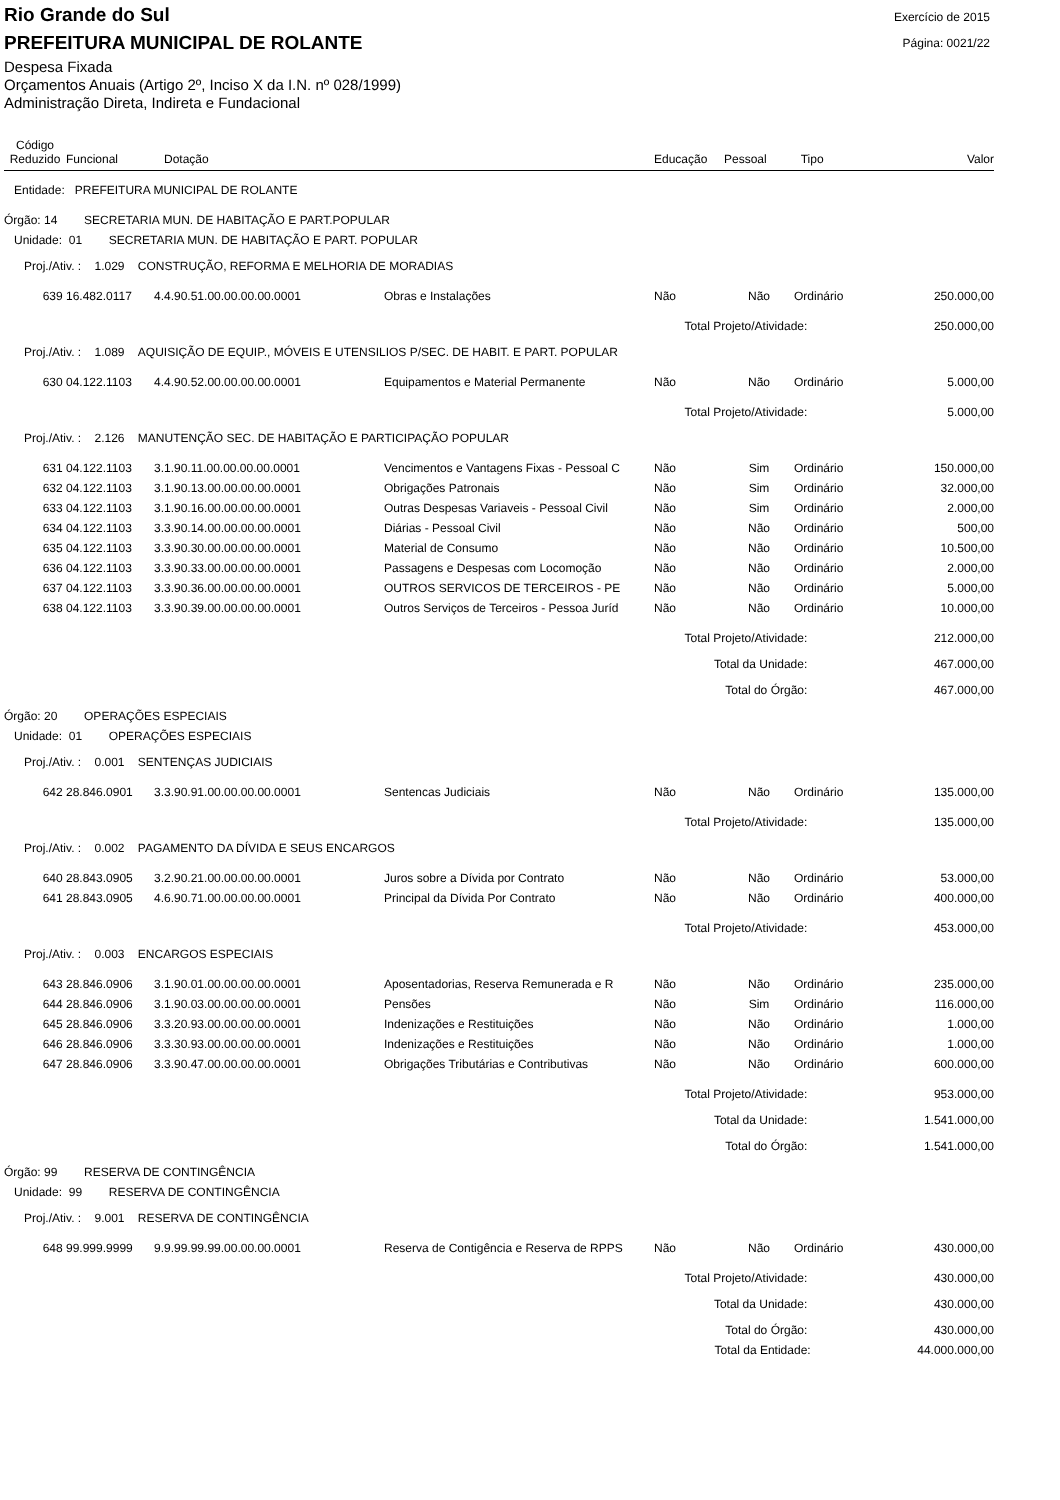Rio Grande do Sul
Exercício de 2015
PREFEITURA MUNICIPAL DE ROLANTE
Página: 0021/22
Despesa Fixada
Orçamentos Anuais (Artigo 2º, Inciso X da I.N. nº 028/1999)
Administração Direta, Indireta e Fundacional
| Código Reduzido | Funcional | Dotação | | Educação | Pessoal | Tipo | Valor |
| --- | --- | --- | --- | --- | --- | --- | --- |
| Entidade: PREFEITURA MUNICIPAL DE ROLANTE | | | | | | | |
| Órgão: 14 SECRETARIA MUN. DE HABITAÇÃO E PART.POPULAR | | | | | | | |
| Unidade: 01 SECRETARIA MUN. DE HABITAÇÃO E PART. POPULAR | | | | | | | |
| Proj./Ativ. : 1.029 CONSTRUÇÃO, REFORMA E MELHORIA DE MORADIAS | | | | | | | |
| 639 | 16.482.0117 | 4.4.90.51.00.00.00.00.0001 | Obras e Instalações | Não | Não | Ordinário | 250.000,00 |
| Total Projeto/Atividade: | | | | | | | 250.000,00 |
| Proj./Ativ. : 1.089 AQUISIÇÃO DE EQUIP., MÓVEIS E UTENSILIOS P/SEC. DE HABIT. E PART. POPULAR | | | | | | | |
| 630 | 04.122.1103 | 4.4.90.52.00.00.00.00.0001 | Equipamentos e Material Permanente | Não | Não | Ordinário | 5.000,00 |
| Total Projeto/Atividade: | | | | | | | 5.000,00 |
| Proj./Ativ. : 2.126 MANUTENÇÃO SEC. DE HABITAÇÃO E PARTICIPAÇÃO POPULAR | | | | | | | |
| 631 | 04.122.1103 | 3.1.90.11.00.00.00.00.0001 | Vencimentos e Vantagens Fixas - Pessoal C | Não | Sim | Ordinário | 150.000,00 |
| 632 | 04.122.1103 | 3.1.90.13.00.00.00.00.0001 | Obrigações Patronais | Não | Sim | Ordinário | 32.000,00 |
| 633 | 04.122.1103 | 3.1.90.16.00.00.00.00.0001 | Outras Despesas Variaveis - Pessoal Civil | Não | Sim | Ordinário | 2.000,00 |
| 634 | 04.122.1103 | 3.3.90.14.00.00.00.00.0001 | Diárias - Pessoal Civil | Não | Não | Ordinário | 500,00 |
| 635 | 04.122.1103 | 3.3.90.30.00.00.00.00.0001 | Material de Consumo | Não | Não | Ordinário | 10.500,00 |
| 636 | 04.122.1103 | 3.3.90.33.00.00.00.00.0001 | Passagens e Despesas com Locomoção | Não | Não | Ordinário | 2.000,00 |
| 637 | 04.122.1103 | 3.3.90.36.00.00.00.00.0001 | OUTROS SERVICOS DE TERCEIROS - PE | Não | Não | Ordinário | 5.000,00 |
| 638 | 04.122.1103 | 3.3.90.39.00.00.00.00.0001 | Outros Serviços de Terceiros - Pessoa Juríd | Não | Não | Ordinário | 10.000,00 |
| Total Projeto/Atividade: | | | | | | | 212.000,00 |
| Total da Unidade: | | | | | | | 467.000,00 |
| Total do Órgão: | | | | | | | 467.000,00 |
| Órgão: 20 OPERAÇÕES ESPECIAIS | | | | | | | |
| Unidade: 01 OPERAÇÕES ESPECIAIS | | | | | | | |
| Proj./Ativ. : 0.001 SENTENÇAS JUDICIAIS | | | | | | | |
| 642 | 28.846.0901 | 3.3.90.91.00.00.00.00.0001 | Sentencas Judiciais | Não | Não | Ordinário | 135.000,00 |
| Total Projeto/Atividade: | | | | | | | 135.000,00 |
| Proj./Ativ. : 0.002 PAGAMENTO DA DÍVIDA E SEUS ENCARGOS | | | | | | | |
| 640 | 28.843.0905 | 3.2.90.21.00.00.00.00.0001 | Juros sobre a Dívida por Contrato | Não | Não | Ordinário | 53.000,00 |
| 641 | 28.843.0905 | 4.6.90.71.00.00.00.00.0001 | Principal da Dívida Por Contrato | Não | Não | Ordinário | 400.000,00 |
| Total Projeto/Atividade: | | | | | | | 453.000,00 |
| Proj./Ativ. : 0.003 ENCARGOS ESPECIAIS | | | | | | | |
| 643 | 28.846.0906 | 3.1.90.01.00.00.00.00.0001 | Aposentadorias, Reserva Remunerada e R | Não | Não | Ordinário | 235.000,00 |
| 644 | 28.846.0906 | 3.1.90.03.00.00.00.00.0001 | Pensões | Não | Sim | Ordinário | 116.000,00 |
| 645 | 28.846.0906 | 3.3.20.93.00.00.00.00.0001 | Indenizações e Restituições | Não | Não | Ordinário | 1.000,00 |
| 646 | 28.846.0906 | 3.3.30.93.00.00.00.00.0001 | Indenizações e Restituições | Não | Não | Ordinário | 1.000,00 |
| 647 | 28.846.0906 | 3.3.90.47.00.00.00.00.0001 | Obrigações Tributárias e Contributivas | Não | Não | Ordinário | 600.000,00 |
| Total Projeto/Atividade: | | | | | | | 953.000,00 |
| Total da Unidade: | | | | | | | 1.541.000,00 |
| Total do Órgão: | | | | | | | 1.541.000,00 |
| Órgão: 99 RESERVA DE CONTINGÊNCIA | | | | | | | |
| Unidade: 99 RESERVA DE CONTINGÊNCIA | | | | | | | |
| Proj./Ativ. : 9.001 RESERVA DE CONTINGÊNCIA | | | | | | | |
| 648 | 99.999.9999 | 9.9.99.99.99.00.00.00.0001 | Reserva de Contigência e Reserva de RPPS | Não | Não | Ordinário | 430.000,00 |
| Total Projeto/Atividade: | | | | | | | 430.000,00 |
| Total da Unidade: | | | | | | | 430.000,00 |
| Total do Órgão: | | | | | | | 430.000,00 |
| Total da Entidade: | | | | | | | 44.000.000,00 |